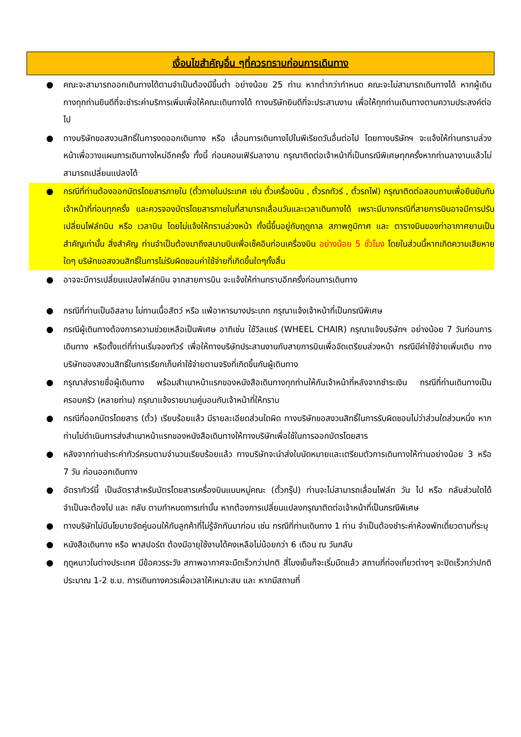เงื่อนไขสำคัญอื่น ๆที่ควรทราบก่อนการเดินทาง
● คณะจะสามารถออกเดินทางได้ตามจำเป็นต้องมีขึ้นต่ำ อย่างน้อย 25 ท่าน หากต่ำกว่ากำหนด คณะจะไม่สามารถเดินทางได้ หากผู้เดินทางทุกท่านยินดีที่จะชำระค่าบริการเพิ่มเพื่อให้คณะเดินทางได้ ทางบริษัทยินดีที่จะประสานงาน เพื่อให้ทุกท่านเดินทางตามความประสงค์ต่อไป
● ทางบริษัทขอสงวนสิทธิ์ในการงดออกเดินทาง หรือ เลื่อนการเดินทางไปในพีเรียดวันอื่นต่อไป โดยทางบริษัทฯ จะแจ้งให้ท่านทราบล่วงหน้าเพื่อวางแผนการเดินทางใหม่อีกครั้ง ทั้งนี้ ก่อนคอนเฟิร์มลางาน กรุณาติดต่อเจ้าหน้าที่เป็นกรณีพิเศษทุกครั้งหากท่านลางานแล้วไม่สามารถเปลี่ยนแปลงได้
● กรณีที่ท่านต้องออกบัตรโดยสารภายใน (ตั๋วภายในประเทศ เช่น ตั๋วเครื่องบิน , ตั๋วรถทัวร์ , ตั๋วรถไฟ) กรุณาติดต่อสอบถามเพื่อยืนยันกับเจ้าหน้าที่ก่อนทุกครั้ง และควรจองบัตรโดยสารภายในที่สามารถเลื่อนวันและเวลาเดินทางได้ เพราะมีบางกรณีที่สายการบินอาจมีการปรับเปลี่ยนไฟล์ทบิน หรือ เวลาบิน โดยไม่แจ้งให้ทราบล่วงหน้า ทั้งนี้ขึ้นอยู่กับฤดูกาล สภาพภูมิกาศ และ ตารางบินของท่าอากาศยานเป็นสำคัญเท่านั้น สิ่งสำคัญ ท่านจำเป็นต้องมาถึงสนามบินเพื่อเช็คอินก่อนเครื่องบิน อย่างน้อย 5 ชั่วโมง โดยในส่วนนี้หากเกิดความเสียหายใดๆ บริษัทขอสงวนสิทธิ์ในการไม่รับผิดชอบค่าใช้จ่ายที่เกิดขึ้นใดๆทั้งสิ้น
● อาจจะมีการเปลี่ยนแปลงไฟล์ทบิน จากสายการบิน จะแจ้งให้ท่านทราบอีกครั้งก่อนการเดินทาง
● กรณีที่ท่านเป็นอิสลาม ไม่ทานเนื้อสัตว์ หรือ แพ้อาหารบางประเภท กรุณาแจ้งเจ้าหน้าที่เป็นกรณีพิเศษ
● กรณีผู้เดินทางต้องการความช่วยเหลือเป็นพิเศษ อาทิเช่น ใช้วีลแชร์ (WHEEL CHAIR) กรุณาแจ้งบริษัทฯ อย่างน้อย 7 วันก่อนการเดินทาง หรือตั้งแต่ที่ท่านเริ่มจองทัวร์ เพื่อให้ทางบริษัทประสานงานกับสายการบินเพื่อจัดเตรียมล่วงหน้า กรณีมีค่าใช้จ่ายเพิ่มเติม ทางบริษัทของสงวนสิทธิ์ในการเรียกเก็บค่าใช้จ่ายตามจริงที่เกิดขึ้นกับผู้เดินทาง
● กรุณาส่งรายชื่อผู้เดินทาง พร้อมสำเนาหน้าแรกของหนังสือเดินทางทุกท่านให้กับเจ้าหน้าที่หลังจากชำระเงิน กรณีที่ท่านเดินทางเป็นครอบครัว (หลายท่าน) กรุณาแจ้งรายนามคู่นอนกับเจ้าหน้าที่ให้ทราบ
● กรณีที่ออกบัตรโดยสาร (ตั๋ว) เรียบร้อยแล้ว มีรายละเอียดส่วนใดผิด ทางบริษัทขอสงวนสิทธิ์ในการรับผิดชอบไม่ว่าส่วนใดส่วนหนึ่ง หากท่านไม่ดำเนินการส่งสำเนาหน้าแรกของหนังสือเดินทางให้ทางบริษัทเพื่อใช้ในการออกบัตรโดยสาร
● หลังจากท่านชำระค่าทัวร์ครบตามจำนวนเรียบร้อยแล้ว ทางบริษัทจะนำส่งใบนัดหมายและเตรียมตัวการเดินทางให้ท่านอย่างน้อย 3 หรือ 7 วัน ก่อนออกเดินทาง
● อัตราทัวร์นี้ เป็นอัตราสำหรับบัตรโดยสารเครื่องบินแบบหมู่คณะ (ตั๋วกรุ๊ป) ท่านจะไม่สามารถเลื่อนไฟล์ท วัน ไป หรือ กลับส่วนใดได้ จำเป็นจะต้องไป และ กลับ ตามกำหนดการเท่านั้น หากต้องการเปลี่ยนแปลงกรุณาติดต่อเจ้าหน้าที่เป็นกรณีพิเศษ
● ทางบริษัทไม่มีนโยบายจัดคู่นอนให้กับลูกค้าที่ไม่รู้จักกันมาก่อน เช่น กรณีที่ท่านเดินทาง 1 ท่าน จำเป็นต้องชำระค่าห้องพักเดี่ยวตามที่ระบุ
● หนังสือเดินทาง หรือ พาสปอร์ต ต้องมีอายุใช้งานได้คงเหลือไม่น้อยกว่า 6 เดือน ณ วันกลับ
● ฤดูหนาวในต่างประเทศ มีข้อควรระวัง สภาพอากาศจะมืดเร็วกว่าปกติ สี่โมงเย็นก็จะเริ่มมืดแล้ว สถานที่ท่องเที่ยวต่างๆ จะปิดเร็วกว่าปกติ ประมาณ 1-2 ช.ม. การเดินทางควรเผื่อเวลาให้เหมาะสม และ หากมีสถานที่